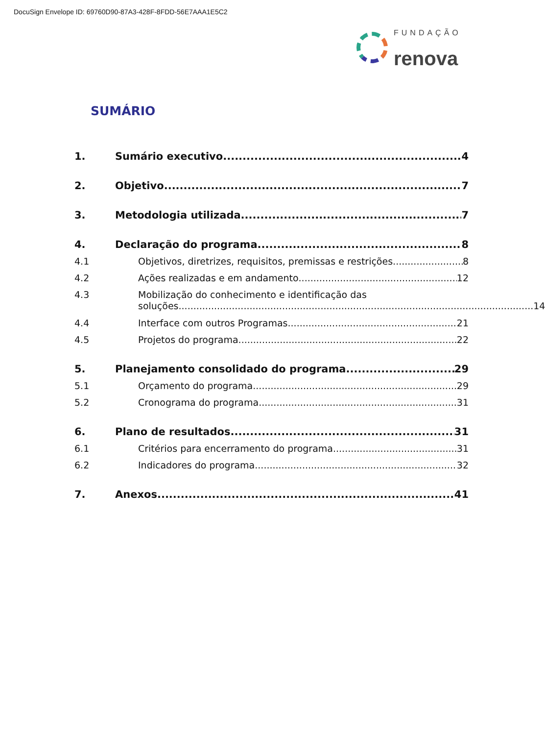DocuSign Envelope ID: 69760D90-87A3-428F-8FDD-56E7AAA1E5C2
FUNDAÇÃO
renova
SUMÁRIO
1. Sumário executivo 4
2. Objetivo 7
3. Metodologia utilizada 7
4. Declaração do programa 8
4.1 Objetivos, diretrizes, requisitos, premissas e restrições 8
4.2 Ações realizadas e em andamento 12
4.3 Mobilização do conhecimento e identificação das
soluções 14
4.4 Interface com outros Programas 21
4.5 Projetos do programa 22
5. Planejamento consolidado do programa 29
5.1 Orçamento do programa 29
5.2 Cronograma do programa 31
6. Plano de resultados 31
6.1 Critérios para encerramento do programa 31
6.2 Indicadores do programa 32
7. Anexos 41